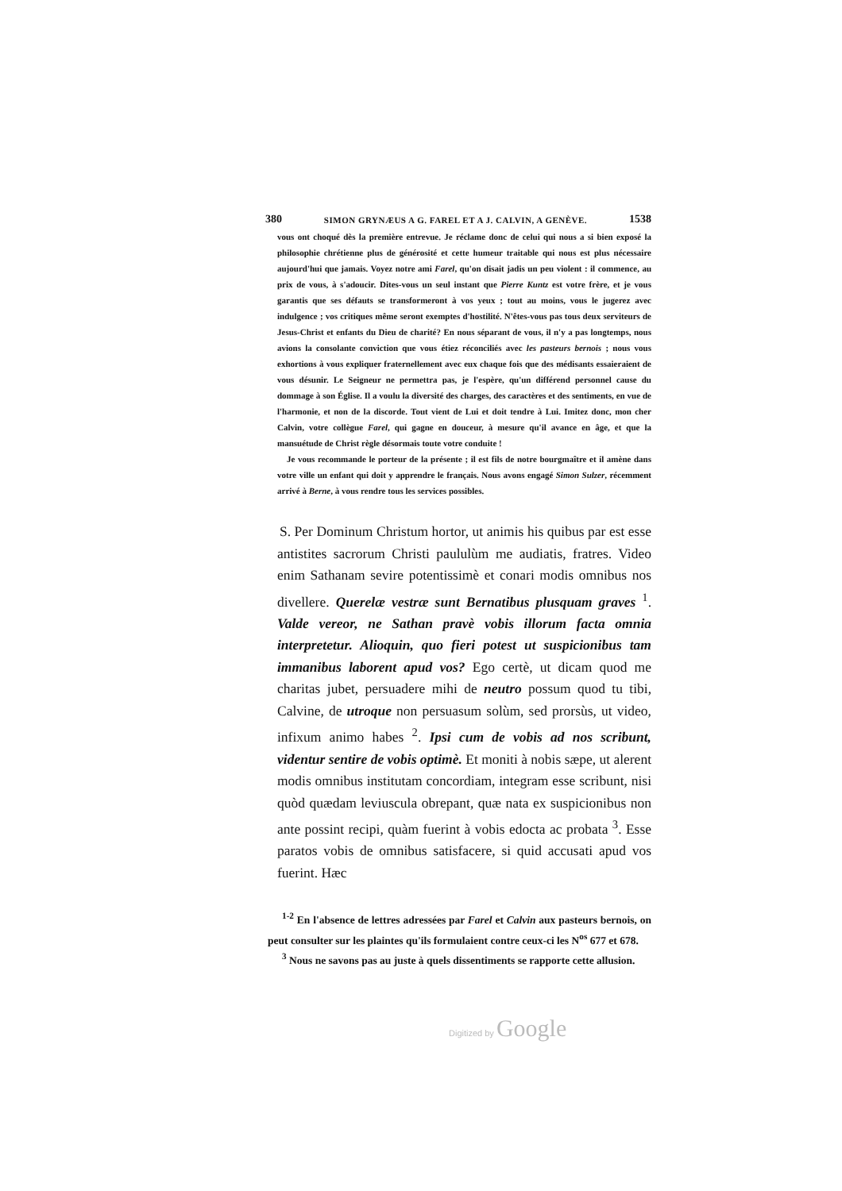380 SIMON GRYNÆUS A G. FAREL ET A J. CALVIN, A GENÈVE. 1538
vous ont choqué dès la première entrevue. Je réclame donc de celui qui nous a si bien exposé la philosophie chrétienne plus de générosité et cette humeur traitable qui nous est plus nécessaire aujourd'hui que jamais. Voyez notre ami Farel, qu'on disait jadis un peu violent : il commence, au prix de vous, à s'adoucir. Dites-vous un seul instant que Pierre Kuntz est votre frère, et je vous garantis que ses défauts se transformeront à vos yeux ; tout au moins, vous le jugerez avec indulgence ; vos critiques même seront exemptes d'hostilité. N'êtes-vous pas tous deux serviteurs de Jesus-Christ et enfants du Dieu de charité? En nous séparant de vous, il n'y a pas longtemps, nous avions la consolante conviction que vous étiez réconciliés avec les pasteurs bernois ; nous vous exhortions à vous expliquer fraternellement avec eux chaque fois que des médisants essaieraient de vous désunir. Le Seigneur ne permettra pas, je l'espère, qu'un différend personnel cause du dommage à son Église. Il a voulu la diversité des charges, des caractères et des sentiments, en vue de l'harmonie, et non de la discorde. Tout vient de Lui et doit tendre à Lui. Imitez donc, mon cher Calvin, votre collègue Farel, qui gagne en douceur, à mesure qu'il avance en âge, et que la mansuétude de Christ règle désormais toute votre conduite !
Je vous recommande le porteur de la présente ; il est fils de notre bourgmaître et il amène dans votre ville un enfant qui doit y apprendre le français. Nous avons engagé Simon Sulzer, récemment arrivé à Berne, à vous rendre tous les services possibles.
S. Per Dominum Christum hortor, ut animis his quibus par est esse antistites sacrorum Christi paululùm me audiatis, fratres. Video enim Sathanam sevire potentissimè et conari modis omnibus nos divellere. Querelæ vestræ sunt Bernatibus plusquam graves <sup>1</sup>. Valde vereor, ne Sathan pravè vobis illorum facta omnia interpretetur. Alioquin, quo fieri potest ut suspicionibus tam immanibus laborent apud vos? Ego certè, ut dicam quod me charitas jubet, persuadere mihi de neutro possum quod tu tibi, Calvine, de utroque non persuasum solùm, sed prorsùs, ut video, infixum animo habes <sup>2</sup>. Ipsi cum de vobis ad nos scribunt, videntur sentire de vobis optimè. Et moniti à nobis sæpe, ut alerent modis omnibus institutam concordiam, integram esse scribunt, nisi quòd quædam leviuscula obrepant, quæ nata ex suspicionibus non ante possint recipi, quàm fuerint à vobis edocta ac probata <sup>3</sup>. Esse paratos vobis de omnibus satisfacere, si quid accusati apud vos fuerint. Hæc
<sup>1-2</sup> En l'absence de lettres adressées par Farel et Calvin aux pasteurs bernois, on peut consulter sur les plaintes qu'ils formulaient contre ceux-ci les N<sup>os</sup> 677 et 678.
<sup>3</sup> Nous ne savons pas au juste à quels dissentiments se rapporte cette allusion.
Digitized by Google